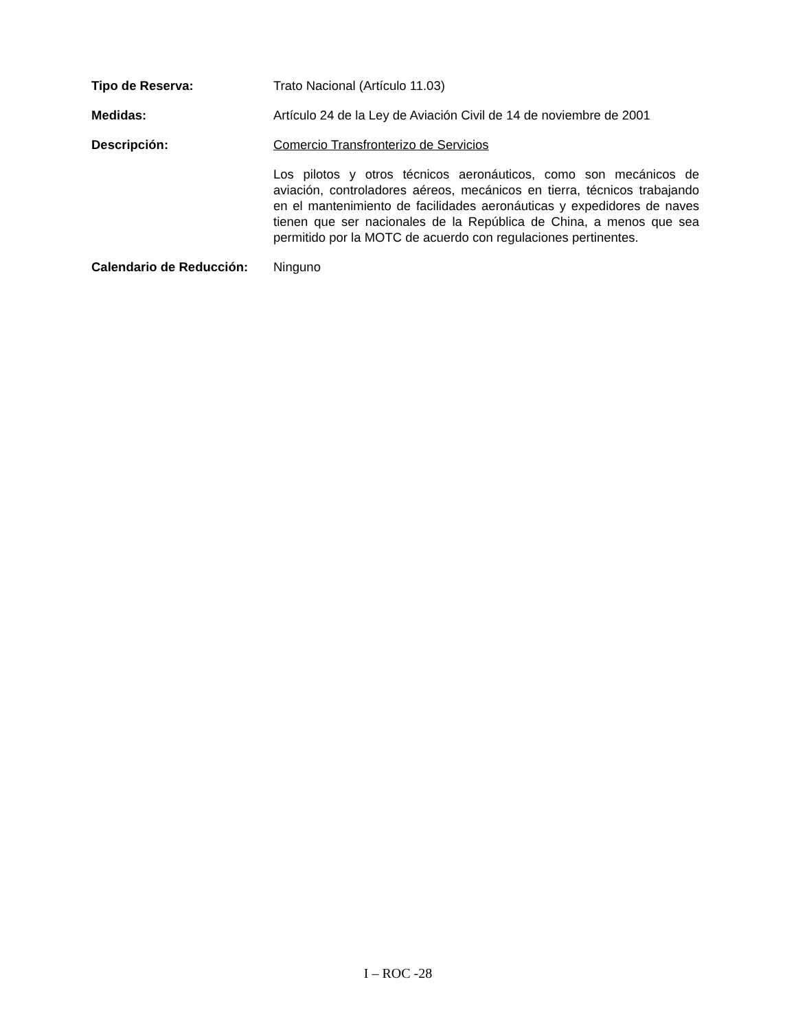Tipo de Reserva: Trato Nacional (Artículo 11.03)
Medidas: Artículo 24 de la Ley de Aviación Civil de 14 de noviembre de 2001
Descripción: Comercio Transfronterizo de Servicios
Los pilotos y otros técnicos aeronáuticos, como son mecánicos de aviación, controladores aéreos, mecánicos en tierra, técnicos trabajando en el mantenimiento de facilidades aeronáuticas y expedidores de naves tienen que ser nacionales de la República de China, a menos que sea permitido por la MOTC de acuerdo con regulaciones pertinentes.
Calendario de Reducción:
Ninguno
I – ROC -28